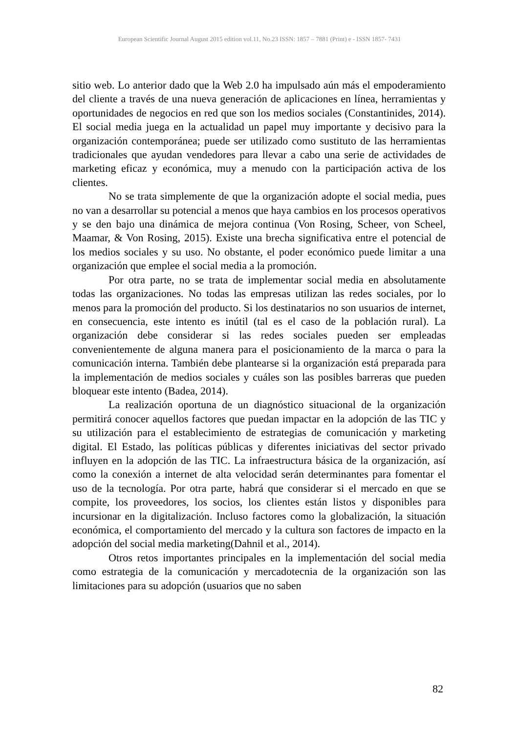European Scientific Journal August 2015 edition vol.11, No.23 ISSN: 1857 – 7881 (Print) e - ISSN 1857- 7431
sitio web. Lo anterior dado que la Web 2.0 ha impulsado aún más el empoderamiento del cliente a través de una nueva generación de aplicaciones en línea, herramientas y oportunidades de negocios en red que son los medios sociales (Constantinides, 2014). El social media juega en la actualidad un papel muy importante y decisivo para la organización contemporánea; puede ser utilizado como sustituto de las herramientas tradicionales que ayudan vendedores para llevar a cabo una serie de actividades de marketing eficaz y económica, muy a menudo con la participación activa de los clientes.
No se trata simplemente de que la organización adopte el social media, pues no van a desarrollar su potencial a menos que haya cambios en los procesos operativos y se den bajo una dinámica de mejora continua (Von Rosing, Scheer, von Scheel, Maamar, & Von Rosing, 2015). Existe una brecha significativa entre el potencial de los medios sociales y su uso. No obstante, el poder económico puede limitar a una organización que emplee el social media a la promoción.
Por otra parte, no se trata de implementar social media en absolutamente todas las organizaciones. No todas las empresas utilizan las redes sociales, por lo menos para la promoción del producto. Si los destinatarios no son usuarios de internet, en consecuencia, este intento es inútil (tal es el caso de la población rural). La organización debe considerar si las redes sociales pueden ser empleadas convenientemente de alguna manera para el posicionamiento de la marca o para la comunicación interna. También debe plantearse si la organización está preparada para la implementación de medios sociales y cuáles son las posibles barreras que pueden bloquear este intento (Badea, 2014).
La realización oportuna de un diagnóstico situacional de la organización permitirá conocer aquellos factores que puedan impactar en la adopción de las TIC y su utilización para el establecimiento de estrategias de comunicación y marketing digital. El Estado, las políticas públicas y diferentes iniciativas del sector privado influyen en la adopción de las TIC. La infraestructura básica de la organización, así como la conexión a internet de alta velocidad serán determinantes para fomentar el uso de la tecnología. Por otra parte, habrá que considerar si el mercado en que se compite, los proveedores, los socios, los clientes están listos y disponibles para incursionar en la digitalización. Incluso factores como la globalización, la situación económica, el comportamiento del mercado y la cultura son factores de impacto en la adopción del social media marketing(Dahnil et al., 2014).
Otros retos importantes principales en la implementación del social media como estrategia de la comunicación y mercadotecnia de la organización son las limitaciones para su adopción (usuarios que no saben
82